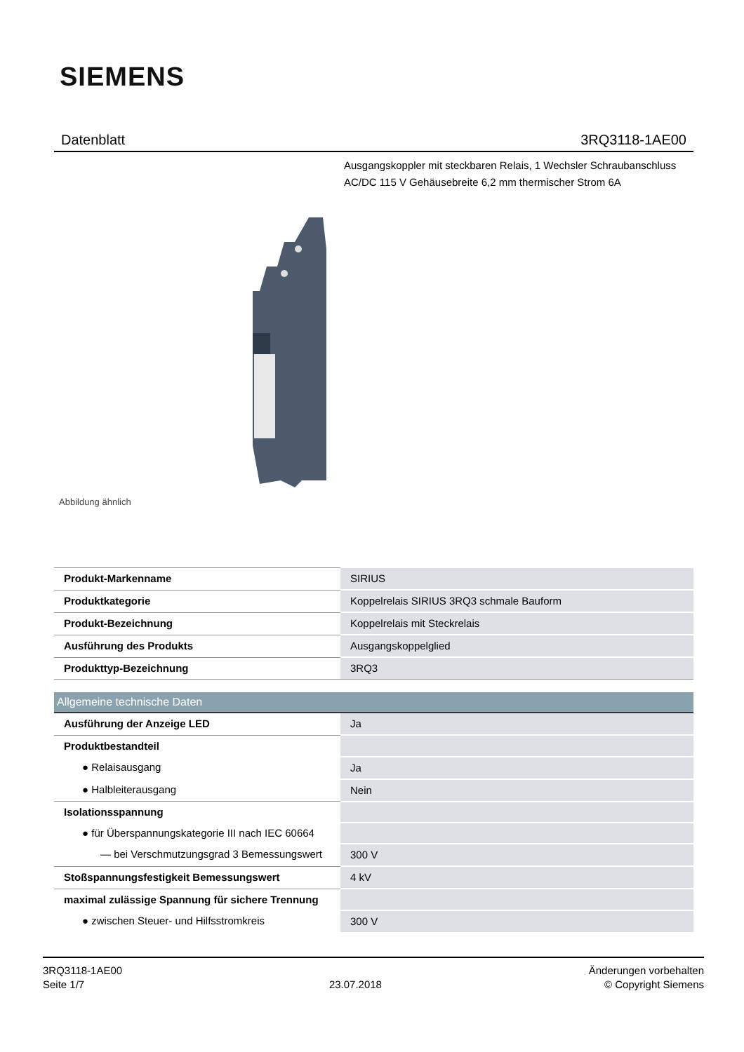SIEMENS
Datenblatt 3RQ3118-1AE00
Ausgangskoppler mit steckbaren Relais, 1 Wechsler Schraubanschluss AC/DC 115 V Gehäusebreite 6,2 mm thermischer Strom 6A
Abbildung ähnlich
| Produkt-Markenname | SIRIUS |
| Produktkategorie | Koppelrelais SIRIUS 3RQ3 schmale Bauform |
| Produkt-Bezeichnung | Koppelrelais mit Steckrelais |
| Ausführung des Produkts | Ausgangskoppelglied |
| Produkttyp-Bezeichnung | 3RQ3 |
| Allgemeine technische Daten | |
| Ausführung der Anzeige LED | Ja |
| Produktbestandteil | |
| ● Relaisausgang | Ja |
| ● Halbleiterausgang | Nein |
| Isolationsspannung | |
| ● für Überspannungskategorie III nach IEC 60664 | |
| — bei Verschmutzungsgrad 3 Bemessungswert | 300 V |
| Stoßspannungsfestigkeit Bemessungswert | 4 kV |
| maximal zulässige Spannung für sichere Trennung | |
| ● zwischen Steuer- und Hilfsstromkreis | 300 V |
3RQ3118-1AE00
Seite 1/7
23.07.2018
Änderungen vorbehalten
© Copyright Siemens